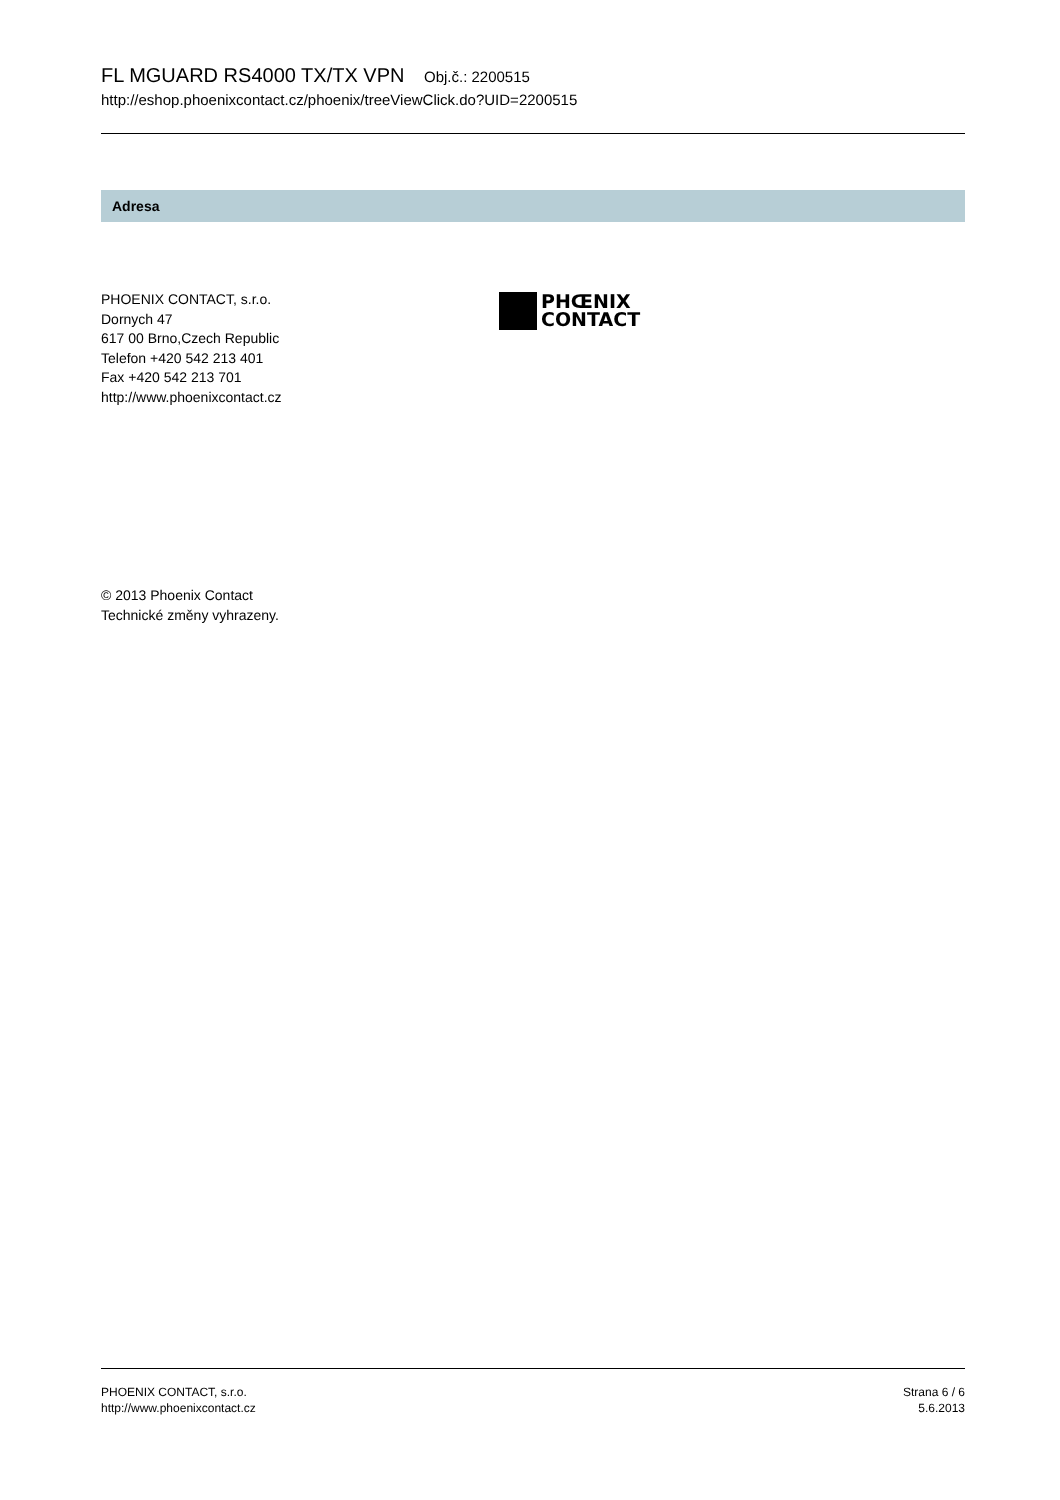FL MGUARD RS4000 TX/TX VPN Obj.č.: 2200515
http://eshop.phoenixcontact.cz/phoenix/treeViewClick.do?UID=2200515
Adresa
PHOENIX CONTACT, s.r.o.
Dornych 47
617 00 Brno,Czech Republic
Telefon +420 542 213 401
Fax +420 542 213 701
http://www.phoenixcontact.cz
PHŒNIX
CONTACT
© 2013 Phoenix Contact
Technické změny vyhrazeny.
PHOENIX CONTACT, s.r.o.
http://www.phoenixcontact.cz
Strana 6 / 6
5.6.2013